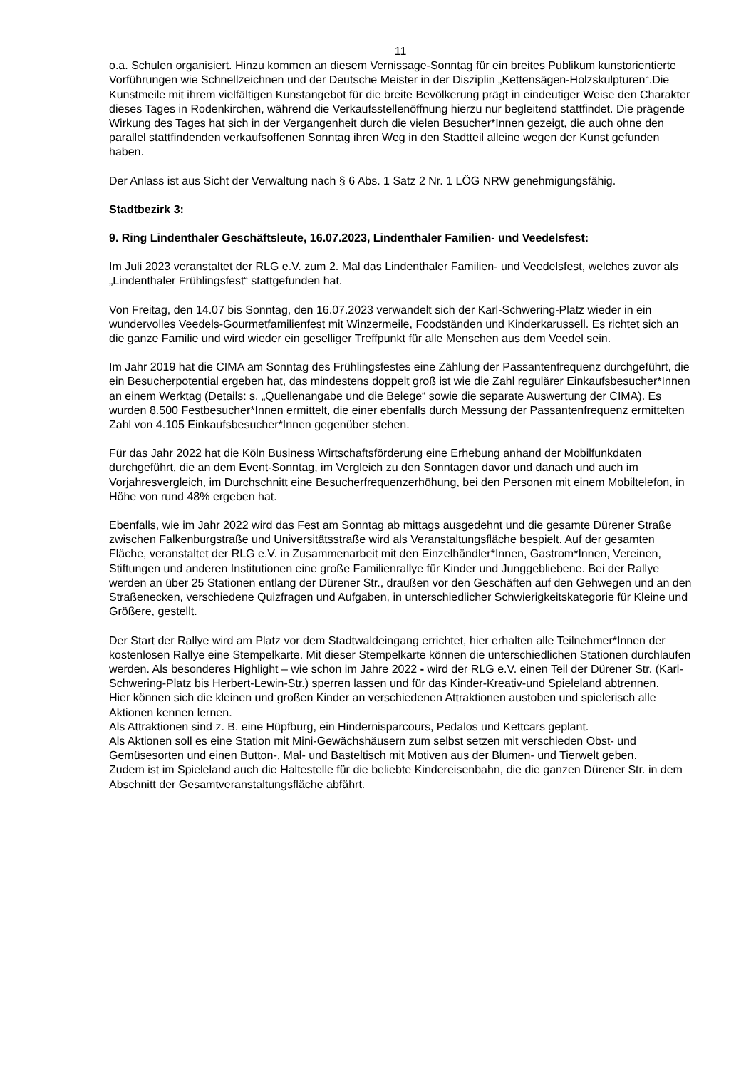11
o.a. Schulen organisiert. Hinzu kommen an diesem Vernissage-Sonntag für ein breites Publikum kunstorientierte Vorführungen wie Schnellzeichnen und der Deutsche Meister in der Disziplin „Kettensägen-Holzskulpturen“.Die Kunstmeile mit ihrem vielfältigen Kunstangebot für die breite Bevölkerung prägt in eindeutiger Weise den Charakter dieses Tages in Rodenkirchen, während die Verkaufsstellenöffnung hierzu nur begleitend stattfindet. Die prägende Wirkung des Tages hat sich in der Vergangenheit durch die vielen Besucher*Innen gezeigt, die auch ohne den parallel stattfindenden verkaufsoffenen Sonntag ihren Weg in den Stadtteil alleine wegen der Kunst gefunden haben.
Der Anlass ist aus Sicht der Verwaltung nach § 6 Abs. 1 Satz 2 Nr. 1 LÖG NRW genehmigungsfähig.
Stadtbezirk 3:
9. Ring Lindenthaler Geschäftsleute, 16.07.2023, Lindenthaler Familien- und Veedelsfest:
Im Juli 2023 veranstaltet der RLG e.V. zum 2. Mal das Lindenthaler Familien- und Veedelsfest, welches zuvor als „Lindenthaler Frühlingsfest“ stattgefunden hat.
Von Freitag, den 14.07 bis Sonntag, den 16.07.2023 verwandelt sich der Karl-Schwering-Platz wieder in ein wundervolles Veedels-Gourmetfamilienfest mit Winzermeile, Foodständen und Kinderkarussell. Es richtet sich an die ganze Familie und wird wieder ein geselliger Treffpunkt für alle Menschen aus dem Veedel sein.
Im Jahr 2019 hat die CIMA am Sonntag des Frühlingsfestes eine Zählung der Passantenfrequenz durchgeführt, die ein Besucherpotential ergeben hat, das mindestens doppelt groß ist wie die Zahl regulärer Einkaufsbesucher*Innen an einem Werktag (Details: s. „Quellenangabe und die Belege“ sowie die separate Auswertung der CIMA). Es wurden 8.500 Festbesucher*Innen ermittelt, die einer ebenfalls durch Messung der Passantenfrequenz ermittelten Zahl von 4.105 Einkaufsbesucher*Innen gegenüber stehen.
Für das Jahr 2022 hat die Köln Business Wirtschaftsförderung eine Erhebung anhand der Mobilfunkdaten durchgeführt, die an dem Event-Sonntag, im Vergleich zu den Sonntagen davor und danach und auch im Vorjahresvergleich, im Durchschnitt eine Besucherfrequenzerhöhung, bei den Personen mit einem Mobiltelefon, in Höhe von rund 48% ergeben hat.
Ebenfalls, wie im Jahr 2022 wird das Fest am Sonntag ab mittags ausgedehnt und die gesamte Dürener Straße zwischen Falkenburgstraße und Universitätsstraße wird als Veranstaltungsfläche bespielt. Auf der gesamten Fläche, veranstaltet der RLG e.V. in Zusammenarbeit mit den Einzelhändler*Innen, Gastrom*Innen, Vereinen, Stiftungen und anderen Institutionen eine große Familienrallye für Kinder und Junggebliebene. Bei der Rallye werden an über 25 Stationen entlang der Dürener Str., draußen vor den Geschäften auf den Gehwegen und an den Straßenecken, verschiedene Quizfragen und Aufgaben, in unterschiedlicher Schwierigkeitskategorie für Kleine und Größere, gestellt.
Der Start der Rallye wird am Platz vor dem Stadtwaldeingang errichtet, hier erhalten alle Teilnehmer*Innen der kostenlosen Rallye eine Stempelkarte. Mit dieser Stempelkarte können die unterschiedlichen Stationen durchlaufen werden. Als besonderes Highlight – wie schon im Jahre 2022 - wird der RLG e.V. einen Teil der Dürener Str. (Karl-Schwering-Platz bis Herbert-Lewin-Str.) sperren lassen und für das Kinder-Kreativ-und Spieleland abtrennen.
Hier können sich die kleinen und großen Kinder an verschiedenen Attraktionen austoben und spielerisch alle Aktionen kennen lernen.
Als Attraktionen sind z. B. eine Hüpfburg, ein Hindernisparcours, Pedalos und Kettcars geplant.
Als Aktionen soll es eine Station mit Mini-Gewächshäusern zum selbst setzen mit verschieden Obst- und Gemüsesorten und einen Button-, Mal- und Basteltisch mit Motiven aus der Blumen- und Tierwelt geben.
Zudem ist im Spieleland auch die Haltestelle für die beliebte Kindereisenbahn, die die ganzen Dürener Str. in dem Abschnitt der Gesamtveranstaltungsfläche abfährt.